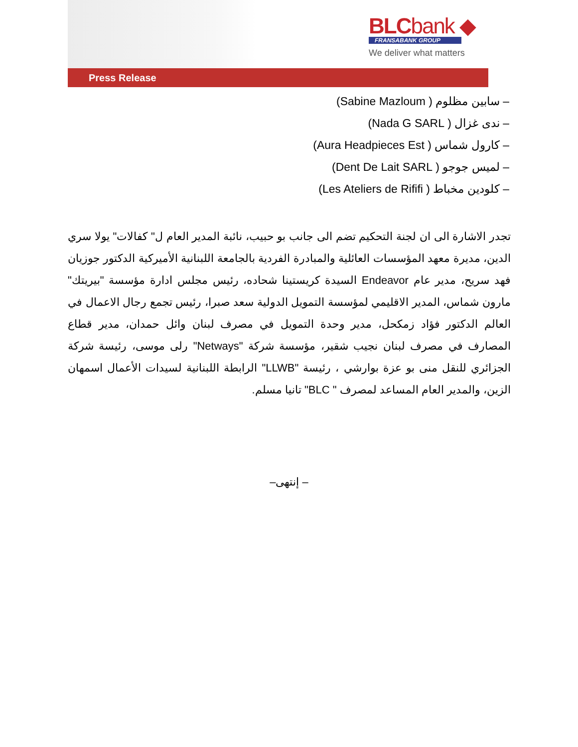BLCbank ◆
FRANSABANK GROUP
We deliver what matters
Press Release
– سابين مظلوم ( Sabine Mazloum)
– ندى غزال ( Nada G SARL)
– كارول شماس ( Aura Headpieces Est)
– لميس جوجو ( Dent De Lait SARL)
– كلودين مخباط ( Les Ateliers de Rififi)
تجدر الاشارة الى ان لجنة التحكيم تضم الى جانب بو حبيب، نائبة المدير العام ل" كفالات" يولا سري الدين، مديرة معهد المؤسسات العائلية والمبادرة الفردية بالجامعة اللبنانية الأميركية الدكتور جوزيان فهد سريح، مدير عام Endeavor السيدة كريستينا شحاده، رئيس مجلس ادارة مؤسسة "بيريتك" مارون شماس، المدير الاقليمي لمؤسسة التمويل الدولية سعد صبرا، رئيس تجمع رجال الاعمال في العالم الدكتور فؤاد زمكحل، مدير وحدة التمويل في مصرف لبنان وائل حمدان، مدير قطاع المصارف في مصرف لبنان نجيب شقير، مؤسسة شركة "Netways" رلى موسى، رئيسة شركة الجزائري للنقل منى بو عزة بوارشي ، رئيسة "LLWB" الرابطة اللبنانية لسيدات الأعمال اسمهان الزين، والمدير العام المساعد لمصرف " BLC" تانيا مسلم.
– إنتهى–